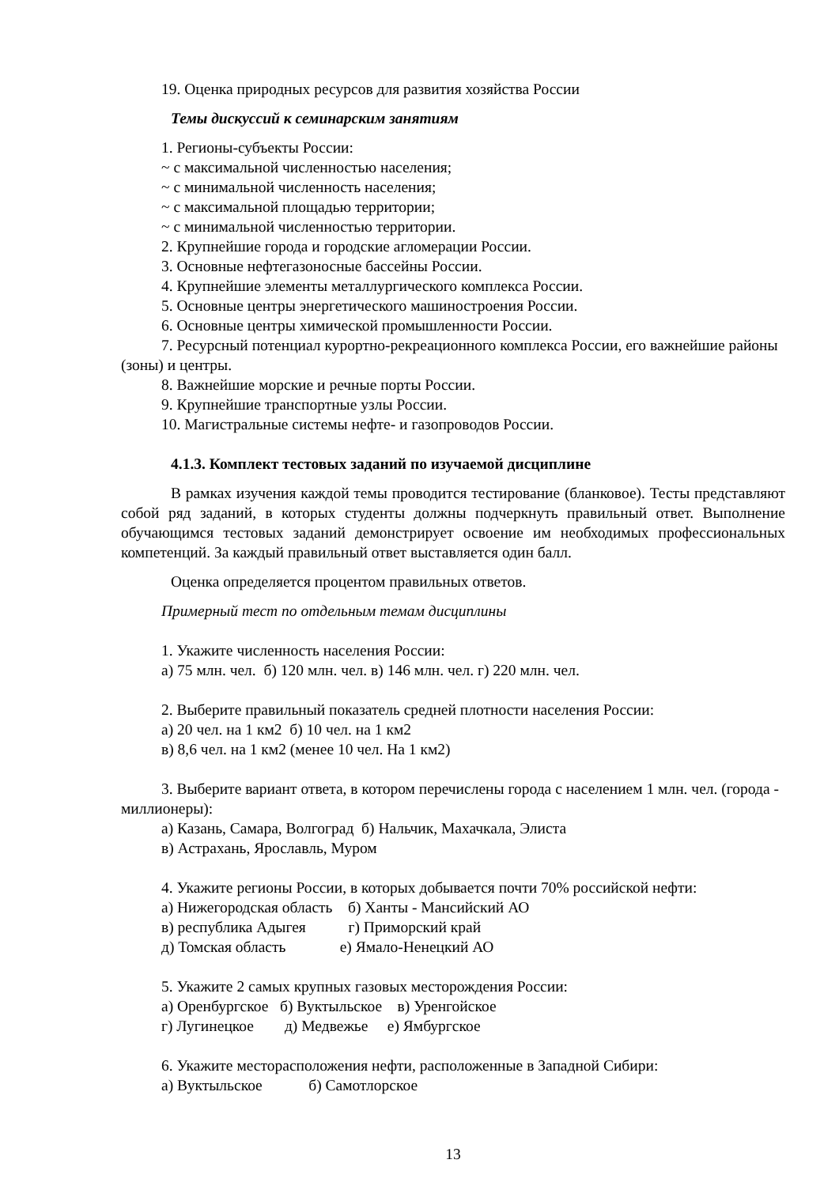19. Оценка природных ресурсов для развития хозяйства России
Темы дискуссий к семинарским занятиям
1. Регионы-субъекты России:
~ с максимальной численностью населения;
~ с минимальной численность населения;
~ с максимальной площадью территории;
~ с минимальной численностью территории.
2. Крупнейшие города и городские агломерации России.
3. Основные нефтегазоносные бассейны России.
4. Крупнейшие элементы металлургического комплекса России.
5. Основные центры энергетического машиностроения России.
6. Основные центры химической промышленности России.
7. Ресурсный потенциал курортно-рекреационного комплекса России, его важнейшие районы (зоны) и центры.
8. Важнейшие морские и речные порты России.
9. Крупнейшие транспортные узлы России.
10. Магистральные системы нефте- и газопроводов России.
4.1.3. Комплект тестовых заданий по изучаемой дисциплине
В рамках изучения каждой темы проводится тестирование (бланковое). Тесты представляют собой ряд заданий, в которых студенты должны подчеркнуть правильный ответ. Выполнение обучающимся тестовых заданий демонстрирует освоение им необходимых профессиональных компетенций. За каждый правильный ответ выставляется один балл.
Оценка определяется процентом правильных ответов.
Примерный тест по отдельным темам дисциплины
1. Укажите численность населения России:
а) 75 млн. чел. б) 120 млн. чел. в) 146 млн. чел. г) 220 млн. чел.
2. Выберите правильный показатель средней плотности населения России:
а) 20 чел. на 1 км2 б) 10 чел. на 1 км2
в) 8,6 чел. на 1 км2 (менее 10 чел. На 1 км2)
3. Выберите вариант ответа, в котором перечислены города с населением 1 млн. чел. (города - миллионеры):
а) Казань, Самара, Волгоград б) Нальчик, Махачкала, Элиста
в) Астрахань, Ярославль, Муром
4. Укажите регионы России, в которых добывается почти 70% российской нефти:
а) Нижегородская область б) Ханты - Мансийский АО
в) республика Адыгея г) Приморский край
д) Томская область е) Ямало-Ненецкий АО
5. Укажите 2 самых крупных газовых месторождения России:
а) Оренбургское б) Вуктыльское в) Уренгойское
г) Лугинецкое д) Медвежье е) Ямбургское
6. Укажите месторасположения нефти, расположенные в Западной Сибири:
а) Вуктыльское б) Самотлорское
13